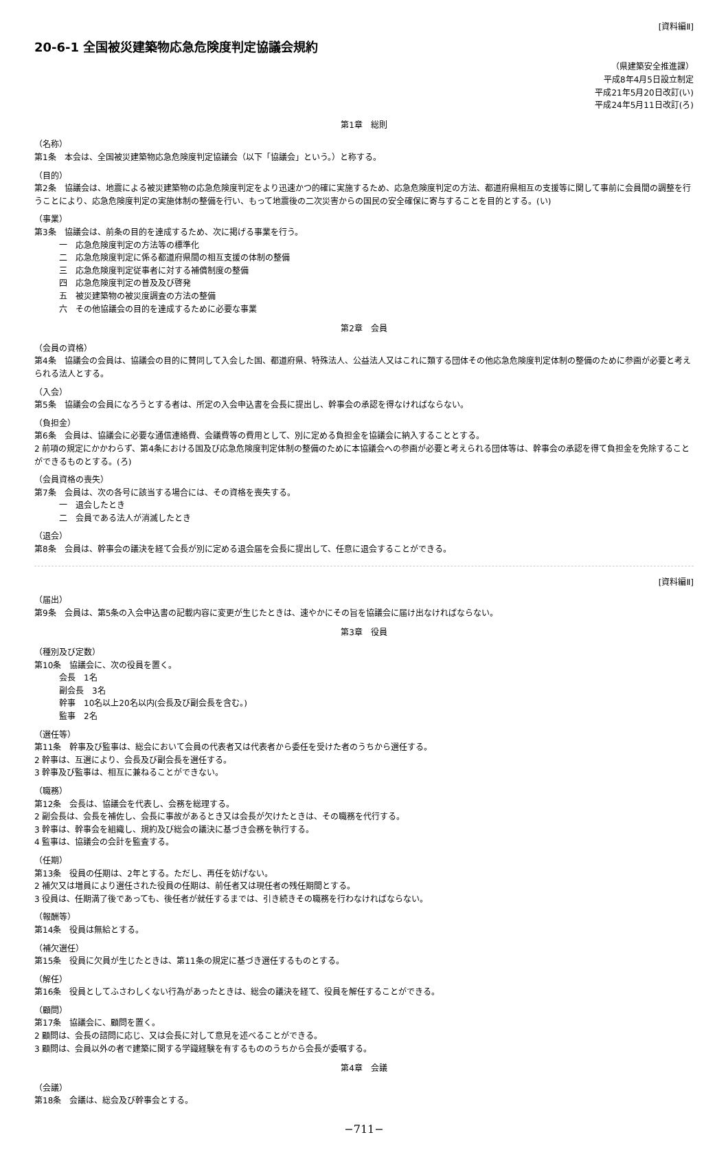[資料編Ⅱ]
20-6-1 全国被災建築物応急危険度判定協議会規約
（県建築安全推進課）
平成8年4月5日設立制定
平成21年5月20日改訂(い)
平成24年5月11日改訂(ろ)
第1章　総則
（名称）
第1条　本会は、全国被災建築物応急危険度判定協議会（以下「協議会」という。）と称する。
（目的）
第2条　協議会は、地震による被災建築物の応急危険度判定をより迅速かつ的確に実施するため、応急危険度判定の方法、都道府県相互の支援等に関して事前に会員間の調整を行うことにより、応急危険度判定の実施体制の整備を行い、もって地震後の二次災害からの国民の安全確保に寄与することを目的とする。(い)
（事業）
第3条　協議会は、前条の目的を達成するため、次に掲げる事業を行う。
一　応急危険度判定の方法等の標準化
二　応急危険度判定に係る都道府県間の相互支援の体制の整備
三　応急危険度判定従事者に対する補償制度の整備
四　応急危険度判定の普及及び啓発
五　被災建築物の被災度調査の方法の整備
六　その他協議会の目的を達成するために必要な事業
第2章　会員
（会員の資格）
第4条　協議会の会員は、協議会の目的に賛同して入会した国、都道府県、特殊法人、公益法人又はこれに類する団体その他応急危険度判定体制の整備のために参画が必要と考えられる法人とする。
（入会）
第5条　協議会の会員になろうとする者は、所定の入会申込書を会長に提出し、幹事会の承認を得なければならない。
（負担金）
第6条　会員は、協議会に必要な通信連絡費、会議費等の費用として、別に定める負担金を協議会に納入することとする。
2 前項の規定にかかわらず、第4条における国及び応急危険度判定体制の整備のために本協議会への参画が必要と考えられる団体等は、幹事会の承認を得て負担金を免除することができるものとする。(ろ)
（会員資格の喪失）
第7条　会員は、次の各号に該当する場合には、その資格を喪失する。
一　退会したとき
二　会員である法人が消滅したとき
（退会）
第8条　会員は、幹事会の議決を経て会長が別に定める退会届を会長に提出して、任意に退会することができる。
[資料編Ⅱ]
（届出）
第9条　会員は、第5条の入会申込書の記載内容に変更が生じたときは、速やかにその旨を協議会に届け出なければならない。
第3章　役員
（種別及び定数）
第10条　協議会に、次の役員を置く。
会長　1名
副会長　3名
幹事　10名以上20名以内(会長及び副会長を含む。)
監事　2名
（選任等）
第11条　幹事及び監事は、総会において会員の代表者又は代表者から委任を受けた者のうちから選任する。
2 幹事は、互選により、会長及び副会長を選任する。
3 幹事及び監事は、相互に兼ねることができない。
（職務）
第12条　会長は、協議会を代表し、会務を総理する。
2 副会長は、会長を補佐し、会長に事故があるとき又は会長が欠けたときは、その職務を代行する。
3 幹事は、幹事会を組織し、規約及び総会の議決に基づき会務を執行する。
4 監事は、協議会の会計を監査する。
（任期）
第13条　役員の任期は、2年とする。ただし、再任を妨げない。
2 補欠又は増員により選任された役員の任期は、前任者又は現任者の残任期間とする。
3 役員は、任期満了後であっても、後任者が就任するまでは、引き続きその職務を行わなければならない。
（報酬等）
第14条　役員は無給とする。
（補欠選任）
第15条　役員に欠員が生じたときは、第11条の規定に基づき選任するものとする。
（解任）
第16条　役員としてふさわしくない行為があったときは、総会の議決を経て、役員を解任することができる。
（顧問）
第17条　協議会に、顧問を置く。
2 顧問は、会長の諮問に応じ、又は会長に対して意見を述べることができる。
3 顧問は、会員以外の者で建築に関する学識経験を有するもののうちから会長が委嘱する。
第4章　会議
（会議）
第18条　会議は、総会及び幹事会とする。
−711−